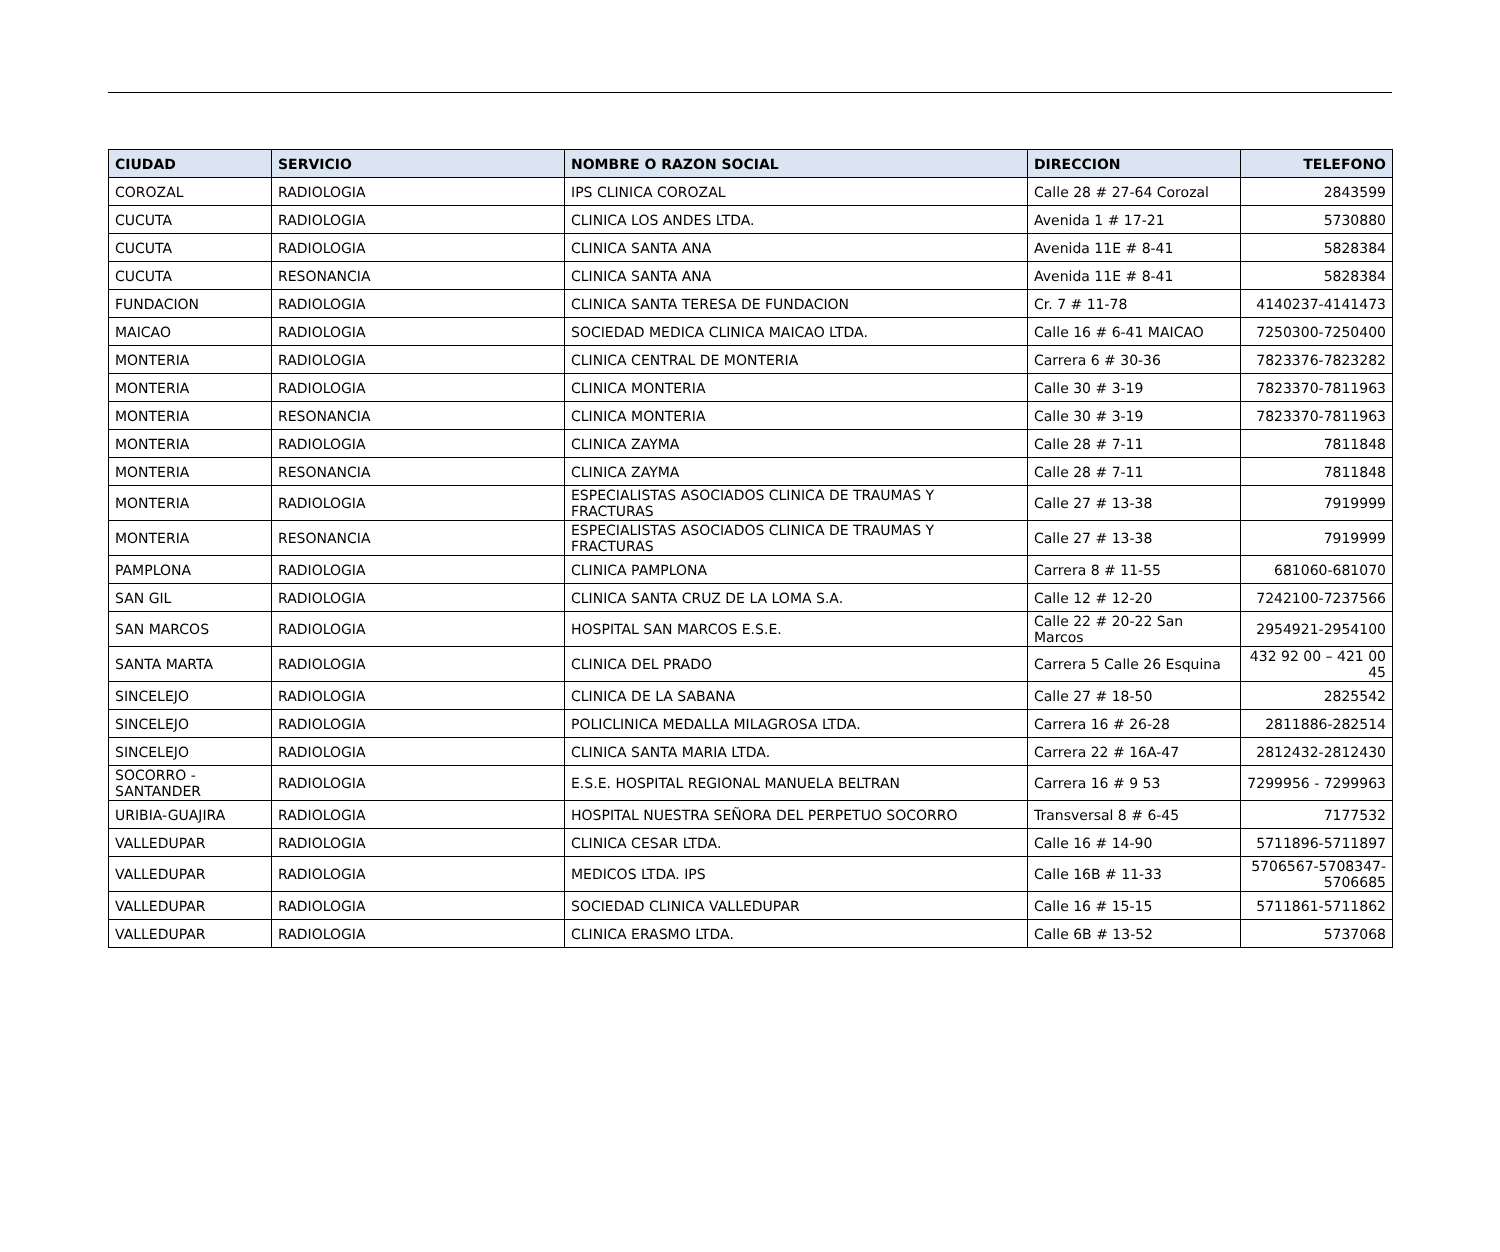| CIUDAD | SERVICIO | NOMBRE O RAZON SOCIAL | DIRECCION | TELEFONO |
| --- | --- | --- | --- | --- |
| COROZAL | RADIOLOGIA | IPS CLINICA COROZAL | Calle 28 # 27-64 Corozal | 2843599 |
| CUCUTA | RADIOLOGIA | CLINICA LOS ANDES LTDA. | Avenida 1 # 17-21 | 5730880 |
| CUCUTA | RADIOLOGIA | CLINICA SANTA ANA | Avenida 11E # 8-41 | 5828384 |
| CUCUTA | RESONANCIA | CLINICA SANTA ANA | Avenida 11E # 8-41 | 5828384 |
| FUNDACION | RADIOLOGIA | CLINICA SANTA TERESA DE FUNDACION | Cr. 7 # 11-78 | 4140237-4141473 |
| MAICAO | RADIOLOGIA | SOCIEDAD MEDICA CLINICA MAICAO LTDA. | Calle 16 # 6-41 MAICAO | 7250300-7250400 |
| MONTERIA | RADIOLOGIA | CLINICA CENTRAL DE MONTERIA | Carrera 6 # 30-36 | 7823376-7823282 |
| MONTERIA | RADIOLOGIA | CLINICA MONTERIA | Calle 30 # 3-19 | 7823370-7811963 |
| MONTERIA | RESONANCIA | CLINICA MONTERIA | Calle 30 # 3-19 | 7823370-7811963 |
| MONTERIA | RADIOLOGIA | CLINICA ZAYMA | Calle 28 # 7-11 | 7811848 |
| MONTERIA | RESONANCIA | CLINICA ZAYMA | Calle 28 # 7-11 | 7811848 |
| MONTERIA | RADIOLOGIA | ESPECIALISTAS ASOCIADOS CLINICA DE TRAUMAS Y FRACTURAS | Calle 27 # 13-38 | 7919999 |
| MONTERIA | RESONANCIA | ESPECIALISTAS ASOCIADOS CLINICA DE TRAUMAS Y FRACTURAS | Calle 27 # 13-38 | 7919999 |
| PAMPLONA | RADIOLOGIA | CLINICA PAMPLONA | Carrera 8 # 11-55 | 681060-681070 |
| SAN GIL | RADIOLOGIA | CLINICA SANTA CRUZ DE LA LOMA S.A. | Calle 12 # 12-20 | 7242100-7237566 |
| SAN MARCOS | RADIOLOGIA | HOSPITAL SAN MARCOS E.S.E. | Calle 22 # 20-22 San Marcos | 2954921-2954100 |
| SANTA MARTA | RADIOLOGIA | CLINICA DEL PRADO | Carrera 5 Calle 26 Esquina | 432 92 00 – 421 00 45 |
| SINCELEJO | RADIOLOGIA | CLINICA DE LA SABANA | Calle 27 # 18-50 | 2825542 |
| SINCELEJO | RADIOLOGIA | POLICLINICA MEDALLA MILAGROSA LTDA. | Carrera 16 # 26-28 | 2811886-282514 |
| SINCELEJO | RADIOLOGIA | CLINICA SANTA MARIA LTDA. | Carrera 22 # 16A-47 | 2812432-2812430 |
| SOCORRO - SANTANDER | RADIOLOGIA | E.S.E. HOSPITAL REGIONAL MANUELA BELTRAN | Carrera 16 # 9 53 | 7299956 - 7299963 |
| URIBIA-GUAJIRA | RADIOLOGIA | HOSPITAL NUESTRA SEÑORA DEL PERPETUO SOCORRO | Transversal 8 # 6-45 | 7177532 |
| VALLEDUPAR | RADIOLOGIA | CLINICA CESAR LTDA. | Calle 16 # 14-90 | 5711896-5711897 |
| VALLEDUPAR | RADIOLOGIA | MEDICOS LTDA. IPS | Calle 16B # 11-33 | 5706567-5708347-5706685 |
| VALLEDUPAR | RADIOLOGIA | SOCIEDAD CLINICA VALLEDUPAR | Calle 16 # 15-15 | 5711861-5711862 |
| VALLEDUPAR | RADIOLOGIA | CLINICA ERASMO LTDA. | Calle 6B # 13-52 | 5737068 |